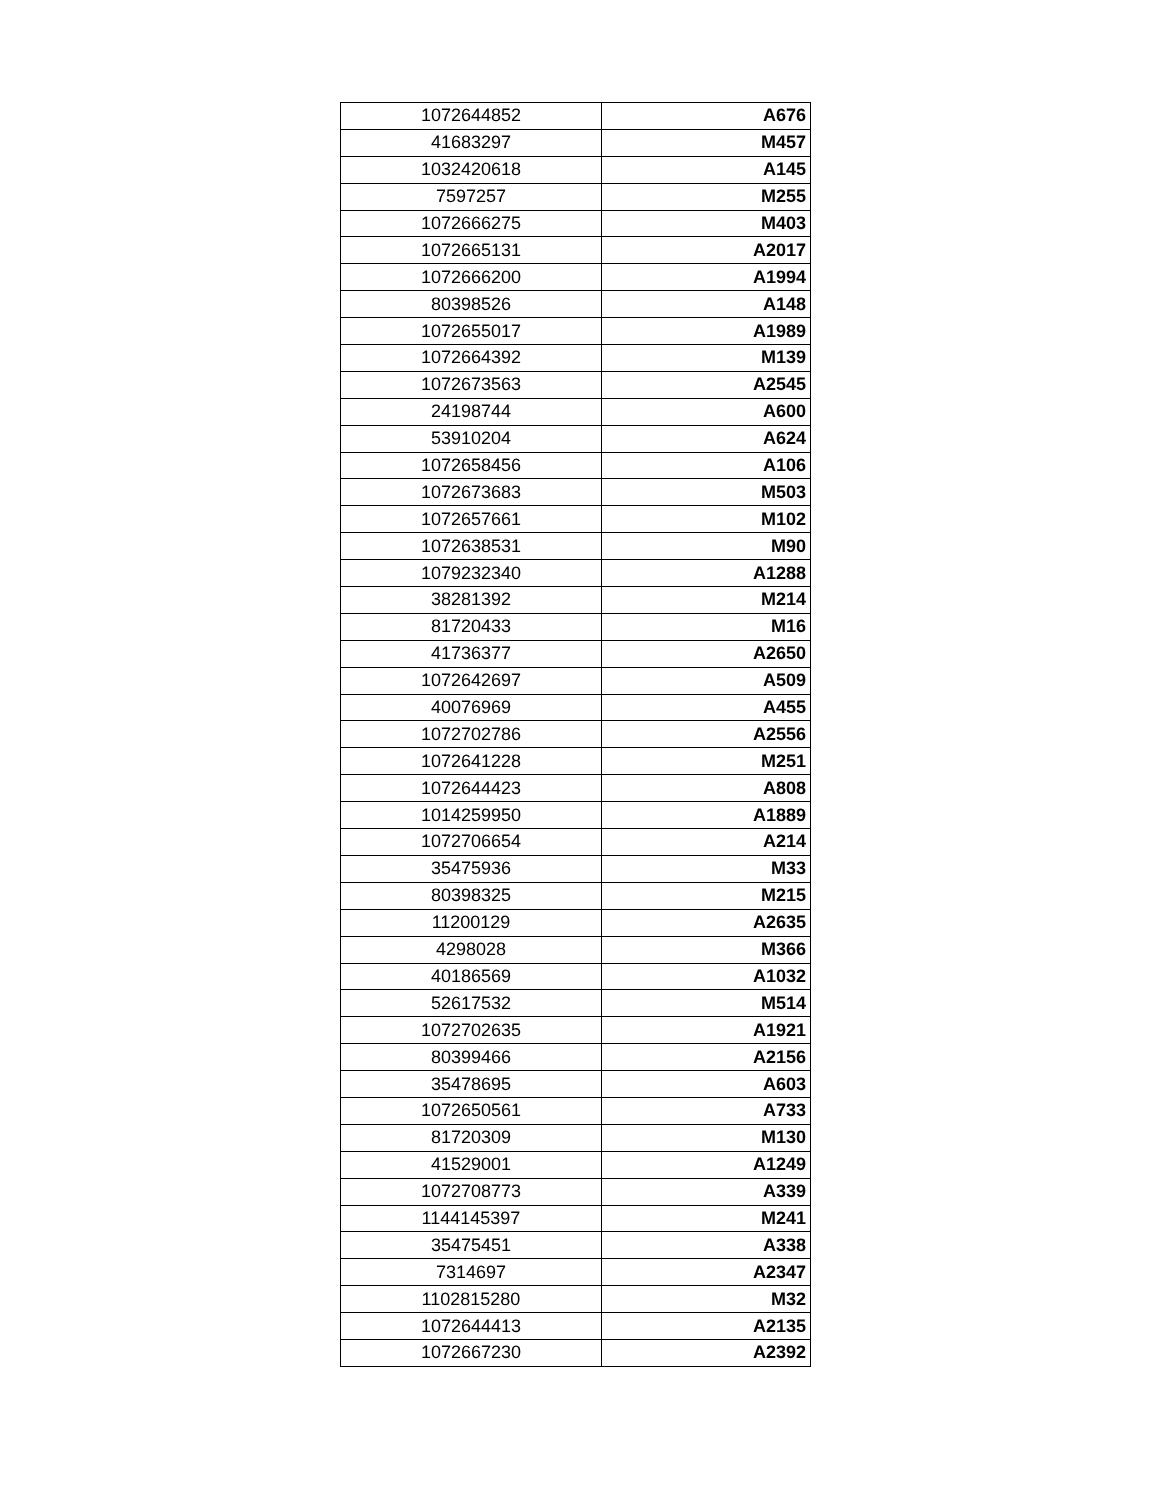| 1072644852 | A676 |
| 41683297 | M457 |
| 1032420618 | A145 |
| 7597257 | M255 |
| 1072666275 | M403 |
| 1072665131 | A2017 |
| 1072666200 | A1994 |
| 80398526 | A148 |
| 1072655017 | A1989 |
| 1072664392 | M139 |
| 1072673563 | A2545 |
| 24198744 | A600 |
| 53910204 | A624 |
| 1072658456 | A106 |
| 1072673683 | M503 |
| 1072657661 | M102 |
| 1072638531 | M90 |
| 1079232340 | A1288 |
| 38281392 | M214 |
| 81720433 | M16 |
| 41736377 | A2650 |
| 1072642697 | A509 |
| 40076969 | A455 |
| 1072702786 | A2556 |
| 1072641228 | M251 |
| 1072644423 | A808 |
| 1014259950 | A1889 |
| 1072706654 | A214 |
| 35475936 | M33 |
| 80398325 | M215 |
| 11200129 | A2635 |
| 4298028 | M366 |
| 40186569 | A1032 |
| 52617532 | M514 |
| 1072702635 | A1921 |
| 80399466 | A2156 |
| 35478695 | A603 |
| 1072650561 | A733 |
| 81720309 | M130 |
| 41529001 | A1249 |
| 1072708773 | A339 |
| 1144145397 | M241 |
| 35475451 | A338 |
| 7314697 | A2347 |
| 1102815280 | M32 |
| 1072644413 | A2135 |
| 1072667230 | A2392 |